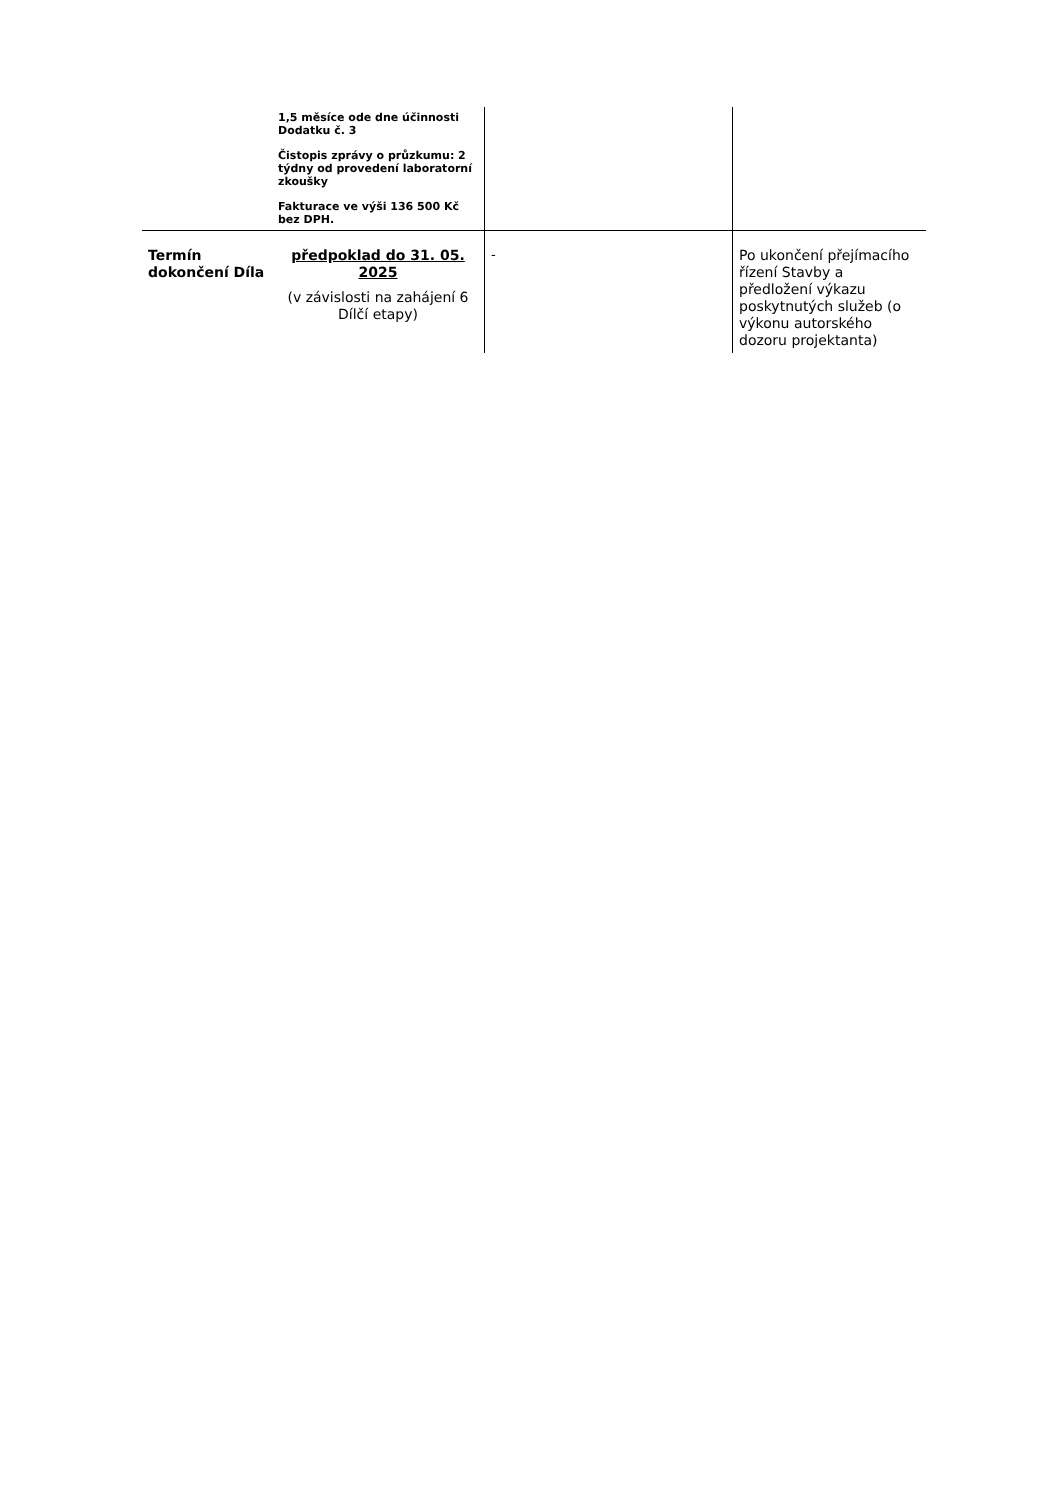| | 1,5 měsíce ode dne účinnosti Dodatku č. 3 Čistopis zprávy o průzkumu: 2 týdny od provedení laboratorní zkoušky Fakturace ve výši 136 500 Kč bez DPH. | | |
| Termín dokončení Díla | předpoklad do 31. 05. 2025 (v závislosti na zahájení 6 Dílčí etapy) | - | Po ukončení přejímacího řízení Stavby a předložení výkazu poskytnutých služeb (o výkonu autorského dozoru projektanta) |